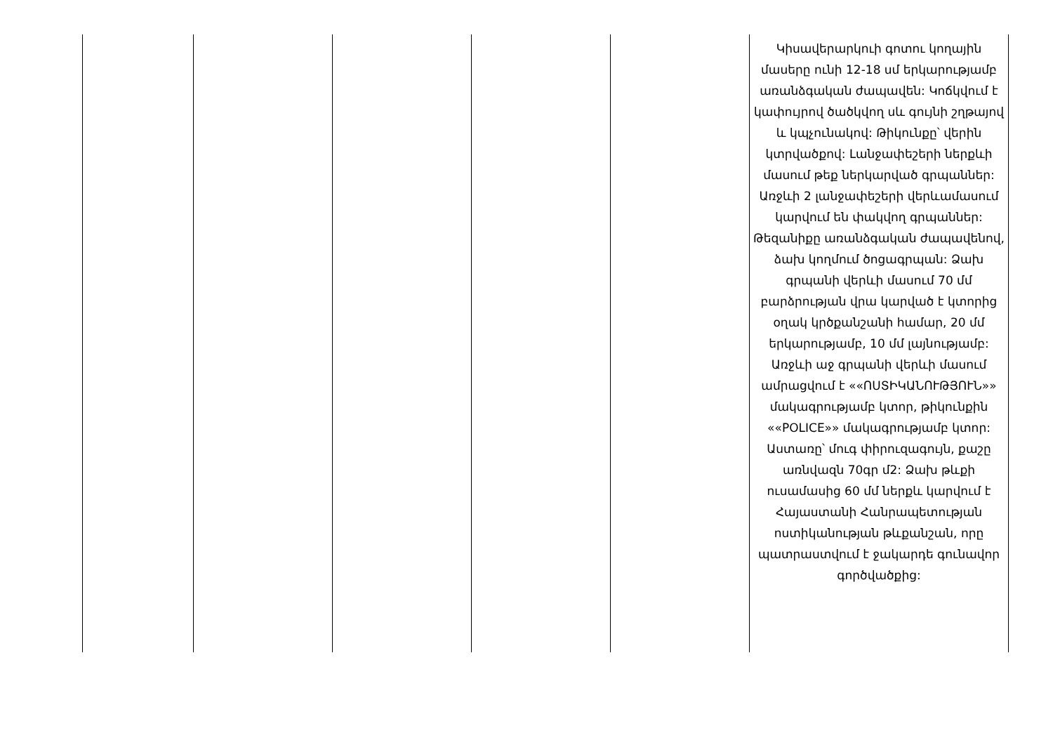| | | | | | Կիսավերարկուի գոտու կողային մասերը ունի 12-18 սմ երկարությամբ առանձգական ժապավեն: Կոճկվում է կափույրով ծածկվող սև գույնի շղթայով և կպչունակով: Թիկունքը՝ վերին կտրվածքով: Լանջափեշերի ներքևի մասում թեք ներկարված գրպաններ: Առջևի 2 լանջափեշերի վերևամասում կարվում են փակվող գրպաններ: Թեզանիքը առանձգական ժապավենով, ձախ կողմում ծոցագրպան: Ձախ գրպանի վերևի մասում 70 մմ բարձրության վրա կարված է կտորից օղակ կրծքանշանի համար, 20 մմ երկարությամբ, 10 մմ լայնությամբ: Առջևի աջ գրպանի վերևի մասում ամրացվում է ««ՈՍՏԻԿԱՆՈՒԹՅՈՒՆ»» մակագրությամբ կտոր, թիկունքին ««POLICE»» մակագրությամբ կտոր: Աստառը՝ մուգ փիրուզագույն, քաշը առնվազն 70գր մ2: Ձախ թևքի ուսամասից 60 մմ ներքև կարվում է Հայաստանի Հանրապետության ոստիկանության թևքանշան, որը պատրաստվում է ջակարդե գունավոր գործվածքից: |